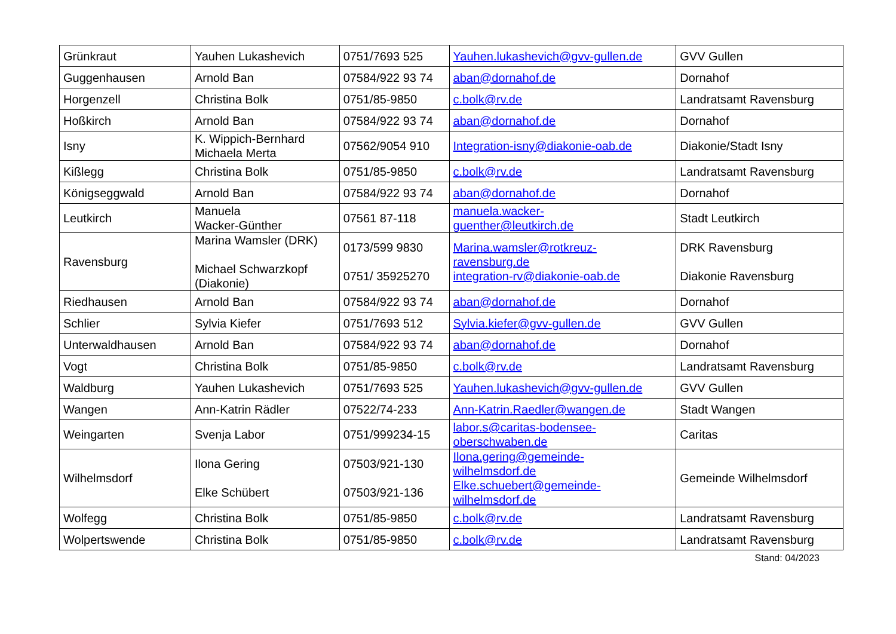| Grünkraut | Yauhen Lukashevich | 0751/7693 525 | Yauhen.lukashevich@gvv-gullen.de | GVV Gullen |
| Guggenhausen | Arnold Ban | 07584/922 93 74 | aban@dornahof.de | Dornahof |
| Horgenzell | Christina Bolk | 0751/85-9850 | c.bolk@rv.de | Landratsamt Ravensburg |
| Hoßkirch | Arnold Ban | 07584/922 93 74 | aban@dornahof.de | Dornahof |
| Isny | K. Wippich-Bernhard Michaela Merta | 07562/9054 910 | Integration-isny@diakonie-oab.de | Diakonie/Stadt Isny |
| Kißlegg | Christina Bolk | 0751/85-9850 | c.bolk@rv.de | Landratsamt Ravensburg |
| Königseggwald | Arnold Ban | 07584/922 93 74 | aban@dornahof.de | Dornahof |
| Leutkirch | Manuela Wacker-Günther | 07561 87-118 | manuela.wacker- guenther@leutkirch.de | Stadt Leutkirch |
| Ravensburg | Marina Wamsler (DRK) Michael Schwarzkopf (Diakonie) | 0173/599 9830 0751/ 35925270 | Marina.wamsler@rotkreuz- ravensburg.de integration-rv@diakonie-oab.de | DRK Ravensburg Diakonie Ravensburg |
| Riedhausen | Arnold Ban | 07584/922 93 74 | aban@dornahof.de | Dornahof |
| Schlier | Sylvia Kiefer | 0751/7693 512 | Sylvia.kiefer@gvv-gullen.de | GVV Gullen |
| Unterwaldhausen | Arnold Ban | 07584/922 93 74 | aban@dornahof.de | Dornahof |
| Vogt | Christina Bolk | 0751/85-9850 | c.bolk@rv.de | Landratsamt Ravensburg |
| Waldburg | Yauhen Lukashevich | 0751/7693 525 | Yauhen.lukashevich@gvv-gullen.de | GVV Gullen |
| Wangen | Ann-Katrin Rädler | 07522/74-233 | Ann-Katrin.Raedler@wangen.de | Stadt Wangen |
| Weingarten | Svenja Labor | 0751/999234-15 | labor.s@caritas-bodensee- oberschwaben.de | Caritas |
| Wilhelmsdorf | Ilona Gering Elke Schübert | 07503/921-130 07503/921-136 | Ilona.gering@gemeinde- wilhelmsdorf.de Elke.schuebert@gemeinde- wilhelmsdorf.de | Gemeinde Wilhelmsdorf |
| Wolfegg | Christina Bolk | 0751/85-9850 | c.bolk@rv.de | Landratsamt Ravensburg |
| Wolpertswende | Christina Bolk | 0751/85-9850 | c.bolk@rv.de | Landratsamt Ravensburg |
Stand: 04/2023